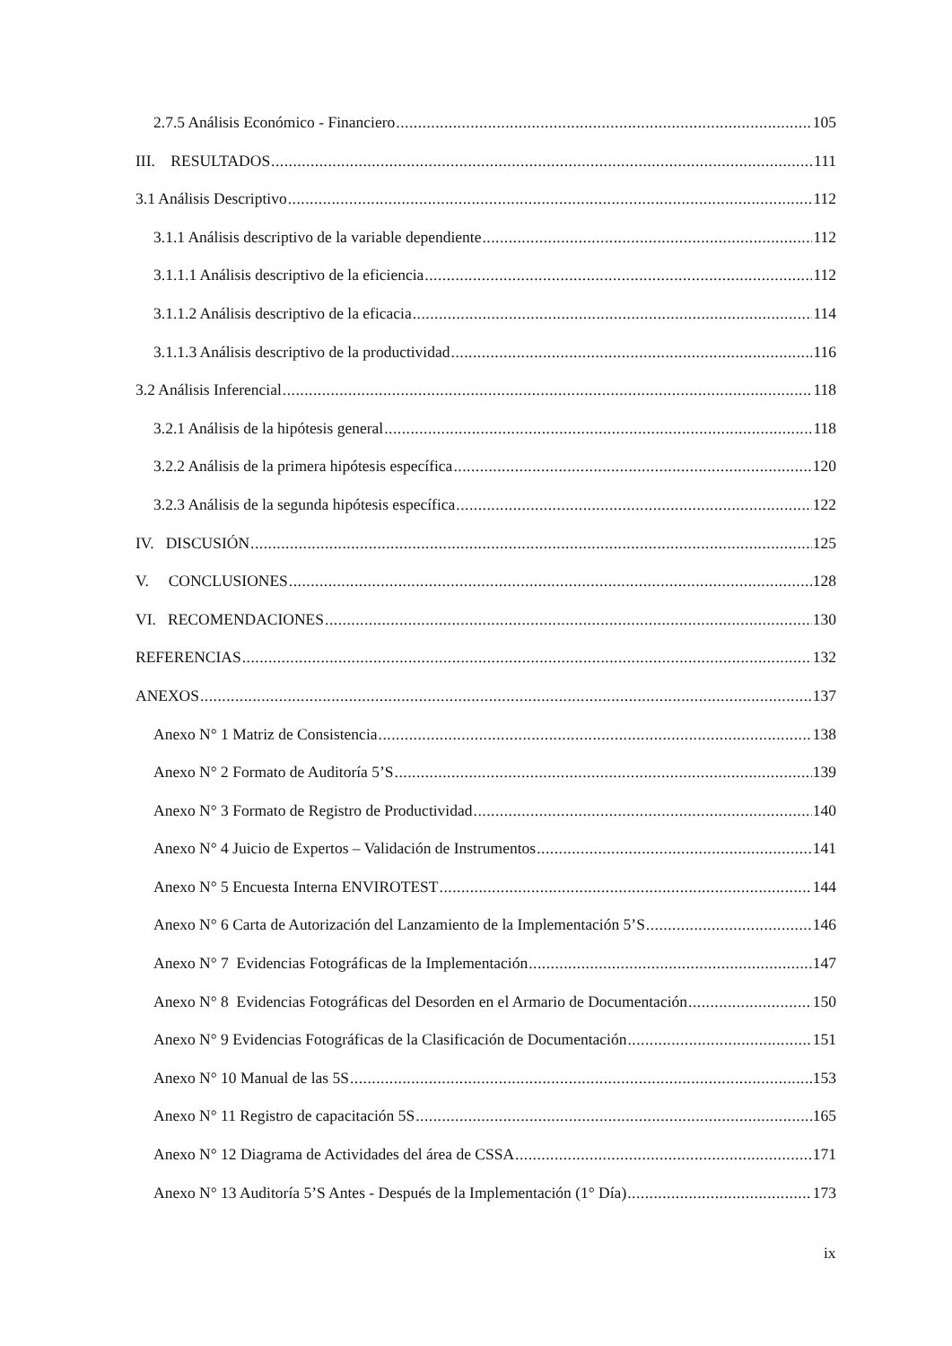2.7.5 Análisis Económico - Financiero 105
III. RESULTADOS 111
3.1 Análisis Descriptivo 112
3.1.1 Análisis descriptivo de la variable dependiente 112
3.1.1.1 Análisis descriptivo de la eficiencia 112
3.1.1.2 Análisis descriptivo de la eficacia 114
3.1.1.3 Análisis descriptivo de la productividad 116
3.2 Análisis Inferencial 118
3.2.1 Análisis de la hipótesis general 118
3.2.2 Análisis de la primera hipótesis específica 120
3.2.3 Análisis de la segunda hipótesis específica 122
IV. DISCUSIÓN 125
V. CONCLUSIONES 128
VI. RECOMENDACIONES 130
REFERENCIAS 132
ANEXOS 137
Anexo N° 1 Matriz de Consistencia 138
Anexo N° 2 Formato de Auditoría 5’S 139
Anexo N° 3 Formato de Registro de Productividad 140
Anexo N° 4 Juicio de Expertos – Validación de Instrumentos 141
Anexo N° 5 Encuesta Interna ENVIROTEST 144
Anexo N° 6 Carta de Autorización del Lanzamiento de la Implementación 5’S 146
Anexo N° 7 Evidencias Fotográficas de la Implementación 147
Anexo N° 8 Evidencias Fotográficas del Desorden en el Armario de Documentación 150
Anexo N° 9 Evidencias Fotográficas de la Clasificación de Documentación 151
Anexo N° 10 Manual de las 5S 153
Anexo N° 11 Registro de capacitación 5S 165
Anexo N° 12 Diagrama de Actividades del área de CSSA 171
Anexo N° 13 Auditoría 5’S Antes - Después de la Implementación (1° Día) 173
ix